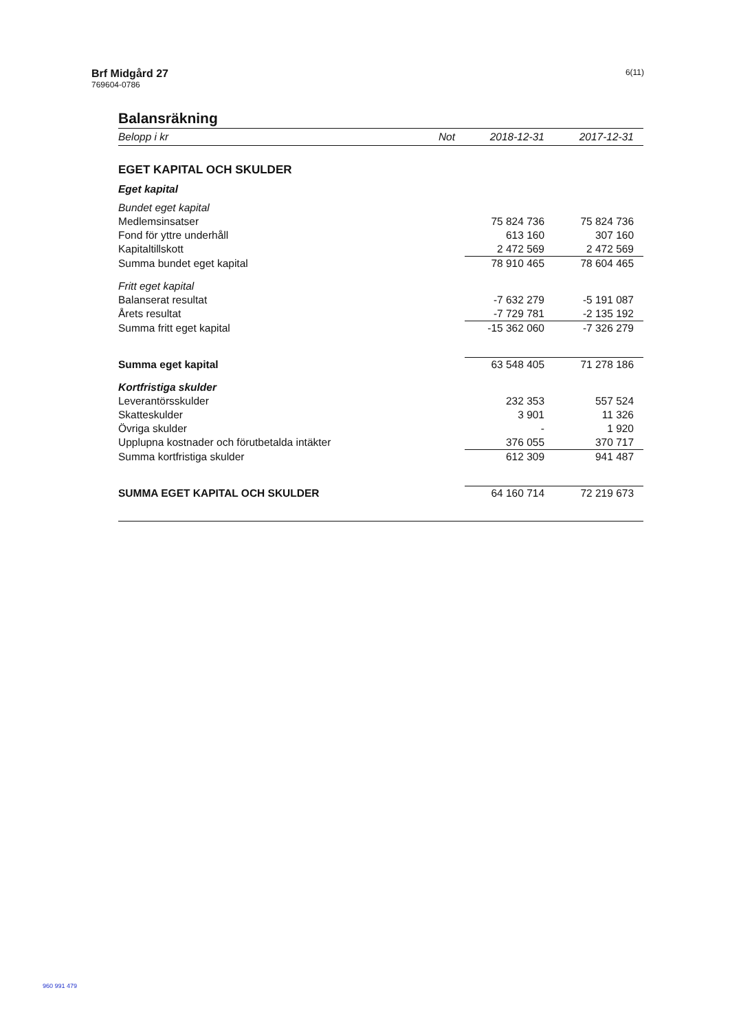Brf Midgård 27
769604-0786
6(11)
Balansräkning
| Belopp i kr | Not | 2018-12-31 | 2017-12-31 |
| --- | --- | --- | --- |
| EGET KAPITAL OCH SKULDER | | | |
| Eget kapital | | | |
| Bundet eget kapital | | | |
| Medlemsinsatser | | 75 824 736 | 75 824 736 |
| Fond för yttre underhåll | | 613 160 | 307 160 |
| Kapitaltillskott | | 2 472 569 | 2 472 569 |
| Summa bundet eget kapital | | 78 910 465 | 78 604 465 |
| Fritt eget kapital | | | |
| Balanserat resultat | | -7 632 279 | -5 191 087 |
| Årets resultat | | -7 729 781 | -2 135 192 |
| Summa fritt eget kapital | | -15 362 060 | -7 326 279 |
| Summa eget kapital | | 63 548 405 | 71 278 186 |
| Kortfristiga skulder | | | |
| Leverantörsskulder | | 232 353 | 557 524 |
| Skatteskulder | | 3 901 | 11 326 |
| Övriga skulder | | - | 1 920 |
| Upplupna kostnader och förutbetalda intäkter | | 376 055 | 370 717 |
| Summa kortfristiga skulder | | 612 309 | 941 487 |
| SUMMA EGET KAPITAL OCH SKULDER | | 64 160 714 | 72 219 673 |
960 991 479